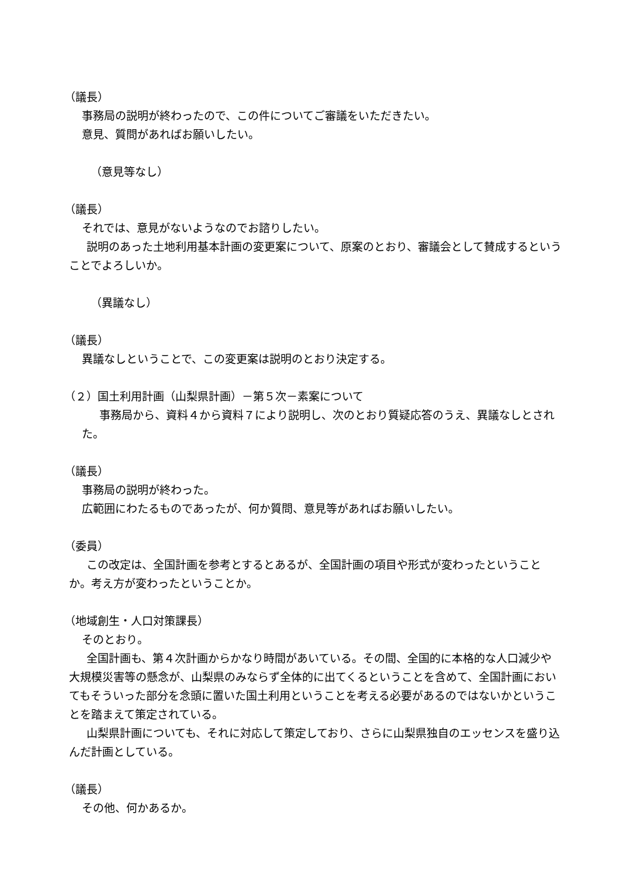（議長）
事務局の説明が終わったので、この件についてご審議をいただきたい。
意見、質問があればお願いしたい。
（意見等なし）
（議長）
それでは、意見がないようなのでお諮りしたい。
説明のあった土地利用基本計画の変更案について、原案のとおり、審議会として賛成するということでよろしいか。
（異議なし）
（議長）
異議なしということで、この変更案は説明のとおり決定する。
（２）国土利用計画（山梨県計画）－第５次－素案について
事務局から、資料４から資料７により説明し、次のとおり質疑応答のうえ、異議なしとされた。
（議長）
事務局の説明が終わった。
広範囲にわたるものであったが、何か質問、意見等があればお願いしたい。
（委員）
この改定は、全国計画を参考とするとあるが、全国計画の項目や形式が変わったということか。考え方が変わったということか。
（地域創生・人口対策課長）
そのとおり。
全国計画も、第４次計画からかなり時間があいている。その間、全国的に本格的な人口減少や大規模災害等の懸念が、山梨県のみならず全体的に出てくるということを含めて、全国計画においてもそういった部分を念頭に置いた国土利用ということを考える必要があるのではないかということを踏まえて策定されている。
山梨県計画についても、それに対応して策定しており、さらに山梨県独自のエッセンスを盛り込んだ計画としている。
（議長）
その他、何かあるか。